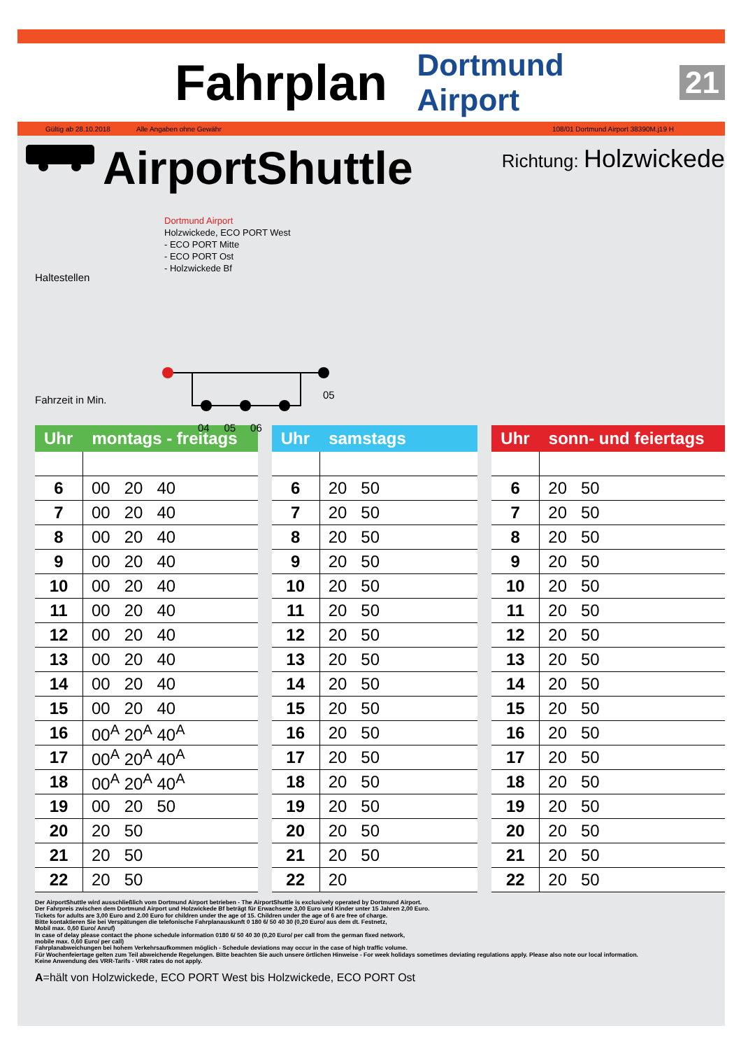Fahrplan
Dortmund Airport 21
Gültig ab 28.10.2018 Alle Angaben ohne Gewähr 108/01 Dortmund Airport 38390M.j19 H
AirportShuttle Richtung: Holzwickede
Haltestellen
Fahrzeit in Min.
Dortmund Airport
Holzwickede, ECO PORT West
- ECO PORT Mitte
- ECO PORT Ost
- Holzwickede Bf
05
04 05 06
| Uhr | montags - freitags |
| --- | --- |
| 6 | 00 20 40 |
| 7 | 00 20 40 |
| 8 | 00 20 40 |
| 9 | 00 20 40 |
| 10 | 00 20 40 |
| 11 | 00 20 40 |
| 12 | 00 20 40 |
| 13 | 00 20 40 |
| 14 | 00 20 40 |
| 15 | 00 20 40 |
| 16 | 00<sup>A</sup> 20<sup>A</sup> 40<sup>A</sup> |
| 17 | 00<sup>A</sup> 20<sup>A</sup> 40<sup>A</sup> |
| 18 | 00<sup>A</sup> 20<sup>A</sup> 40<sup>A</sup> |
| 19 | 00 20 50 |
| 20 | 20 50 |
| 21 | 20 50 |
| 22 | 20 50 |
| Uhr | samstags |
| --- | --- |
| 6 | 20 50 |
| 7 | 20 50 |
| 8 | 20 50 |
| 9 | 20 50 |
| 10 | 20 50 |
| 11 | 20 50 |
| 12 | 20 50 |
| 13 | 20 50 |
| 14 | 20 50 |
| 15 | 20 50 |
| 16 | 20 50 |
| 17 | 20 50 |
| 18 | 20 50 |
| 19 | 20 50 |
| 20 | 20 50 |
| 21 | 20 50 |
| 22 | 20 |
| Uhr | sonn- und feiertags |
| --- | --- |
| 6 | 20 50 |
| 7 | 20 50 |
| 8 | 20 50 |
| 9 | 20 50 |
| 10 | 20 50 |
| 11 | 20 50 |
| 12 | 20 50 |
| 13 | 20 50 |
| 14 | 20 50 |
| 15 | 20 50 |
| 16 | 20 50 |
| 17 | 20 50 |
| 18 | 20 50 |
| 19 | 20 50 |
| 20 | 20 50 |
| 21 | 20 50 |
| 22 | 20 50 |
Der AirportShuttle wird ausschließlich vom Dortmund Airport betrieben - The AirportShuttle is exclusively operated by Dortmund Airport.
Der Fahrpreis zwischen dem Dortmund Airport und Holzwickede Bf beträgt für Erwachsene 3,00 Euro und Kinder unter 15 Jahren 2,00 Euro.
Tickets for adults are 3,00 Euro and 2.00 Euro for children under the age of 15. Children under the age of 6 are free of charge.
Bitte kontaktieren Sie bei Verspätungen die telefonische Fahrplanauskunft 0 180 6/ 50 40 30 (0,20 Euro/ aus dem dt. Festnetz,
Mobil max. 0,60 Euro/ Anruf)
In case of delay please contact the phone schedule information 0180 6/ 50 40 30 (0,20 Euro/ per call from the german fixed network,
mobile max. 0,60 Euro/ per call)
Fahrplanabweichungen bei hohem Verkehrsaufkommen möglich - Schedule deviations may occur in the case of high traffic volume.
Für Wochenfeiertage gelten zum Teil abweichende Regelungen. Bitte beachten Sie auch unsere örtlichen Hinweise - For week holidays sometimes deviating regulations apply. Please also note our local information.
Keine Anwendung des VRR-Tarifs - VRR rates do not apply.
A=hält von Holzwickede, ECO PORT West bis Holzwickede, ECO PORT Ost